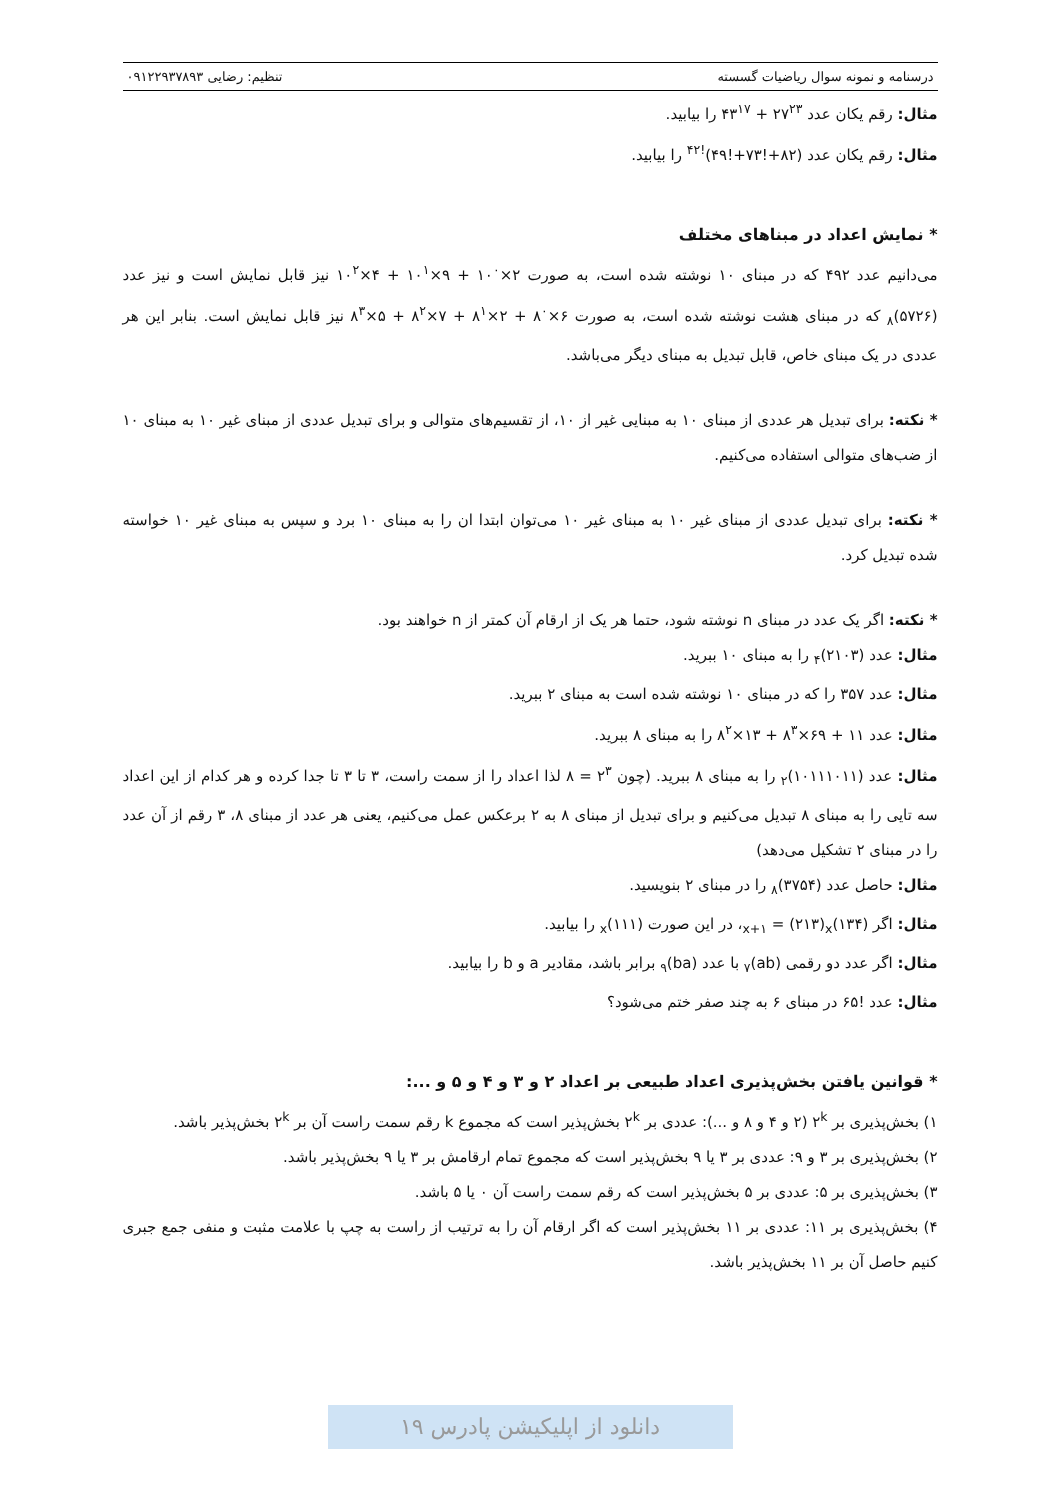درسنامه و نمونه سوال ریاضیات گسسته تنظیم: رضایی ۰۹۱۲۲۹۳۷۸۹۳
مثال: رقم یکان عدد ۲۷<sup>۲۳</sup> + ۴۳<sup>۱۷</sup> را بیابید.
مثال: رقم یکان عدد (۸۲+!۷۳+!۴۹)<sup>!۴۲</sup> را بیابید.
* نمایش اعداد در مبناهای مختلف
می‌دانیم عدد ۴۹۲ که در مبنای ۱۰ نوشته شده است، به صورت ۲×۱۰<sup>۰</sup> + ۹×۱۰<sup>۱</sup> + ۴×۱۰<sup>۲</sup> نیز قابل نمایش است و نیز عدد (۵۷۲۶)<sub>۸</sub> که در مبنای هشت نوشته شده است، به صورت ۶×۸<sup>۰</sup> + ۲×۸<sup>۱</sup> + ۷×۸<sup>۲</sup> + ۵×۸<sup>۳</sup> نیز قابل نمایش است. بنابر این هر عددی در یک مبنای خاص، قابل تبدیل به مبنای دیگر می‌باشد.
* نکته: برای تبدیل هر عددی از مبنای ۱۰ به مبنایی غیر از ۱۰، از تقسیم‌های متوالی و برای تبدیل عددی از مبنای غیر ۱۰ به مبنای ۱۰ از ضب‌های متوالی استفاده می‌کنیم.
* نکته: برای تبدیل عددی از مبنای غیر ۱۰ به مبنای غیر ۱۰ می‌توان ابتدا ان را به مبنای ۱۰ برد و سپس به مبنای غیر ۱۰ خواسته شده تبدیل کرد.
* نکته: اگر یک عدد در مبنای n نوشته شود، حتما هر یک از ارقام آن کمتر از n خواهند بود.
مثال: عدد (۲۱۰۳)<sub>۴</sub> را به مبنای ۱۰ ببرید.
مثال: عدد ۳۵۷ را که در مبنای ۱۰ نوشته شده است به مبنای ۲ ببرید.
مثال: عدد ۱۱ + ۶۹×۸<sup>۳</sup> + ۱۳×۸<sup>۲</sup> را به مبنای ۸ ببرید.
مثال: عدد (۱۰۱۱۱۰۱۱)<sub>۲</sub> را به مبنای ۸ ببرید. (چون ۲<sup>۳</sup> = ۸ لذا اعداد را از سمت راست، ۳ تا ۳ تا جدا کرده و هر کدام از این اعداد سه تایی را به مبنای ۸ تبدیل می‌کنیم و برای تبدیل از مبنای ۸ به ۲ برعکس عمل می‌کنیم، یعنی هر عدد از مبنای ۸، ۳ رقم از آن عدد را در مبنای ۲ تشکیل می‌دهد)
مثال: حاصل عدد (۳۷۵۴)<sub>۸</sub> را در مبنای ۲ بنویسید.
مثال: اگر (۱۳۴)<sub>x+۱</sub> = (۲۱۳)<sub>x</sub>، در این صورت (۱۱۱)<sub>x</sub> را بیابید.
مثال: اگر عدد دو رقمی (ab)<sub>۷</sub> با عدد (ba)<sub>۹</sub> برابر باشد، مقادیر a و b را بیابید.
مثال: عدد !۶۵ در مبنای ۶ به چند صفر ختم می‌شود؟
* قوانین یافتن بخش‌پذیری اعداد طبیعی بر اعداد ۲ و ۳ و ۴ و ۵ و ...:
۱) بخش‌پذیری بر ۲<sup>k</sup> (۲ و ۴ و ۸ و ...): عددی بر ۲<sup>k</sup> بخش‌پذیر است که مجموع k رقم سمت راست آن بر ۲<sup>k</sup> بخش‌پذیر باشد.
۲) بخش‌پذیری بر ۳ و ۹: عددی بر ۳ یا ۹ بخش‌پذیر است که مجموع تمام ارقامش بر ۳ یا ۹ بخش‌پذیر باشد.
۳) بخش‌پذیری بر ۵: عددی بر ۵ بخش‌پذیر است که رقم سمت راست آن ۰ یا ۵ باشد.
۴) بخش‌پذیری بر ۱۱: عددی بر ۱۱ بخش‌پذیر است که اگر ارقام آن را به ترتیب از راست به چپ با علامت مثبت و منفی جمع جبری کنیم حاصل آن بر ۱۱ بخش‌پذیر باشد.
دانلود از اپلیکیشن پادرس ۱۹